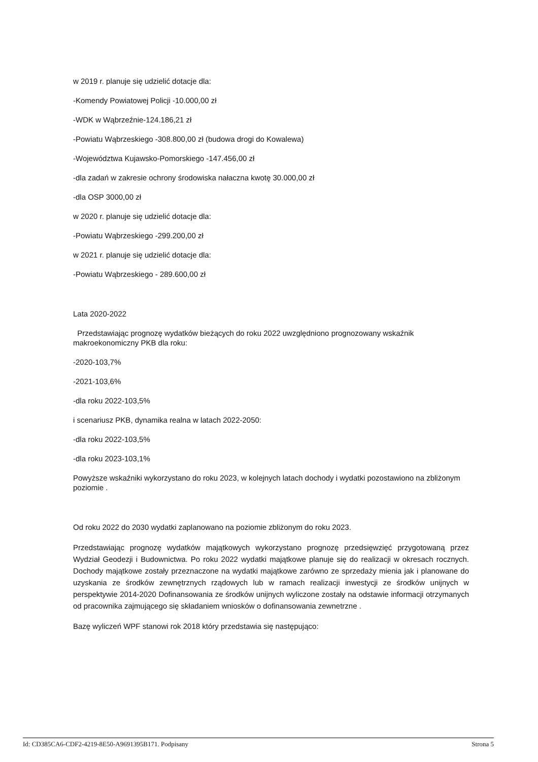w 2019 r. planuje się udzielić dotacje dla:
-Komendy Powiatowej Policji -10.000,00 zł
-WDK w Wąbrzeźnie-124.186,21 zł
-Powiatu Wąbrzeskiego -308.800,00 zł (budowa drogi do Kowalewa)
-Województwa Kujawsko-Pomorskiego -147.456,00 zł
-dla zadań w zakresie ochrony środowiska nałaczna kwotę 30.000,00 zł
-dla OSP 3000,00 zł
w 2020 r. planuje się udzielić dotacje dla:
-Powiatu Wąbrzeskiego -299.200,00 zł
w 2021 r. planuje się udzielić dotacje dla:
-Powiatu Wąbrzeskiego - 289.600,00 zł
Lata 2020-2022
Przedstawiając prognozę wydatków bieżących do roku 2022 uwzględniono prognozowany wskaźnik makroekonomiczny PKB dla roku:
-2020-103,7%
-2021-103,6%
-dla roku 2022-103,5%
i scenariusz PKB, dynamika realna w latach 2022-2050:
-dla roku 2022-103,5%
-dla roku 2023-103,1%
Powyższe wskaźniki wykorzystano do roku 2023, w kolejnych latach dochody i wydatki pozostawiono na zbliżonym poziomie .
Od roku 2022 do 2030 wydatki zaplanowano na poziomie zbliżonym do roku 2023.
Przedstawiając prognozę wydatków majątkowych wykorzystano prognozę przedsięwzięć przygotowaną przez Wydział Geodezji i Budownictwa. Po roku 2022 wydatki majątkowe planuje się do realizacji w okresach rocznych. Dochody majątkowe zostały przeznaczone na wydatki majątkowe zarówno ze sprzedaży mienia jak i planowane do uzyskania ze środków zewnętrznych rządowych lub w ramach realizacji inwestycji ze środków unijnych w perspektywie 2014-2020 Dofinansowania ze środków unijnych wyliczone zostały na odstawie informacji otrzymanych od pracownika zajmującego się składaniem wniosków o dofinansowania zewnetrzne .
Bazę wyliczeń WPF stanowi rok 2018 który przedstawia się następująco:
Id: CD385CA6-CDF2-4219-8E50-A9691395B171. Podpisany Strona 5